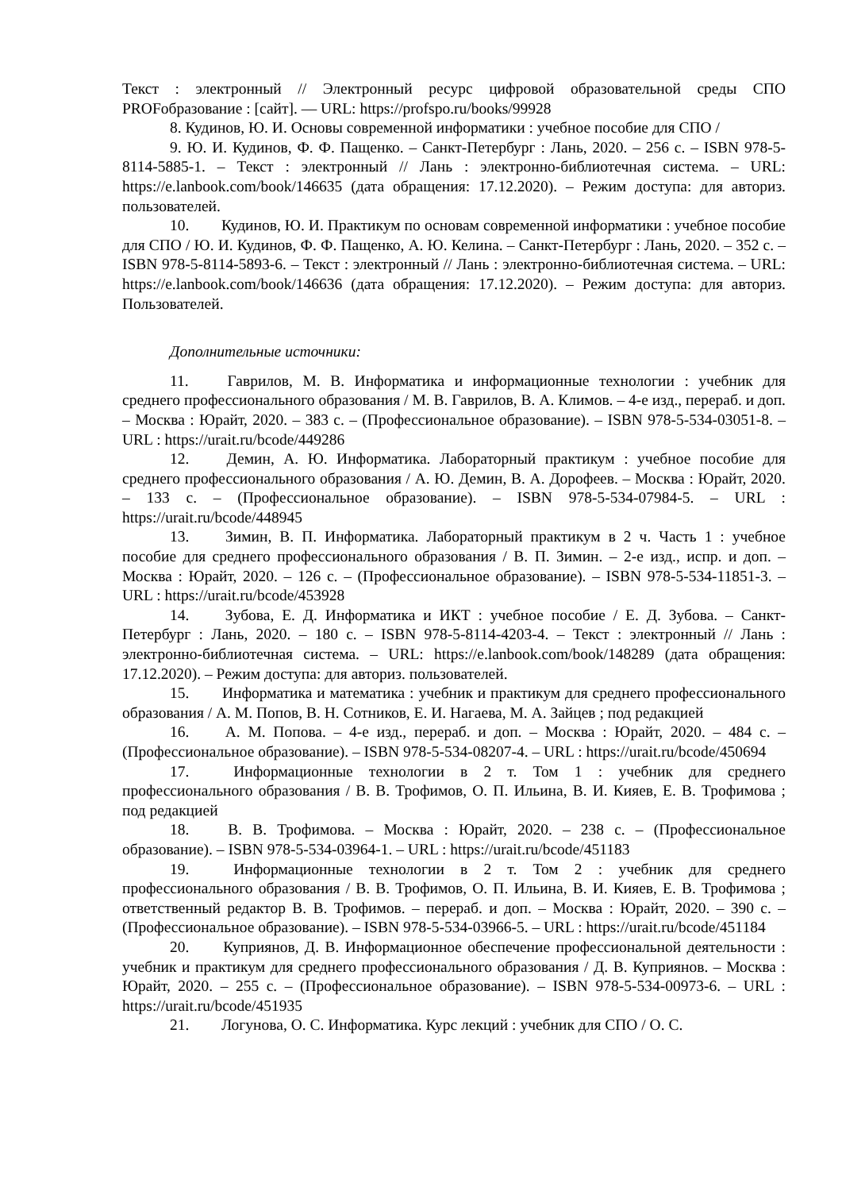Текст : электронный // Электронный ресурс цифровой образовательной среды СПО PROFобразование : [сайт]. — URL: https://profspo.ru/books/99928
8. Кудинов, Ю. И. Основы современной информатики : учебное пособие для СПО /
9. Ю. И. Кудинов, Ф. Ф. Пащенко. – Санкт-Петербург : Лань, 2020. – 256 с. – ISBN 978-5-8114-5885-1. – Текст : электронный // Лань : электронно-библиотечная система. – URL: https://e.lanbook.com/book/146635 (дата обращения: 17.12.2020). – Режим доступа: для авториз. пользователей.
10. Кудинов, Ю. И. Практикум по основам современной информатики : учебное пособие для СПО / Ю. И. Кудинов, Ф. Ф. Пащенко, А. Ю. Келина. – Санкт-Петербург : Лань, 2020. – 352 с. – ISBN 978-5-8114-5893-6. – Текст : электронный // Лань : электронно-библиотечная система. – URL: https://e.lanbook.com/book/146636 (дата обращения: 17.12.2020). – Режим доступа: для авториз. Пользователей.
Дополнительные источники:
11. Гаврилов, М. В. Информатика и информационные технологии : учебник для среднего профессионального образования / М. В. Гаврилов, В. А. Климов. – 4-е изд., перераб. и доп. – Москва : Юрайт, 2020. – 383 с. – (Профессиональное образование). – ISBN 978-5-534-03051-8. – URL : https://urait.ru/bcode/449286
12. Демин, А. Ю. Информатика. Лабораторный практикум : учебное пособие для среднего профессионального образования / А. Ю. Демин, В. А. Дорофеев. – Москва : Юрайт, 2020. – 133 с. – (Профессиональное образование). – ISBN 978-5-534-07984-5. – URL : https://urait.ru/bcode/448945
13. Зимин, В. П. Информатика. Лабораторный практикум в 2 ч. Часть 1 : учебное пособие для среднего профессионального образования / В. П. Зимин. – 2-е изд., испр. и доп. – Москва : Юрайт, 2020. – 126 с. – (Профессиональное образование). – ISBN 978-5-534-11851-3. – URL : https://urait.ru/bcode/453928
14. Зубова, Е. Д. Информатика и ИКТ : учебное пособие / Е. Д. Зубова. – Санкт-Петербург : Лань, 2020. – 180 с. – ISBN 978-5-8114-4203-4. – Текст : электронный // Лань : электронно-библиотечная система. – URL: https://e.lanbook.com/book/148289 (дата обращения: 17.12.2020). – Режим доступа: для авториз. пользователей.
15. Информатика и математика : учебник и практикум для среднего профессионального образования / А. М. Попов, В. Н. Сотников, Е. И. Нагаева, М. А. Зайцев ; под редакцией
16. А. М. Попова. – 4-е изд., перераб. и доп. – Москва : Юрайт, 2020. – 484 с. – (Профессиональное образование). – ISBN 978-5-534-08207-4. – URL : https://urait.ru/bcode/450694
17. Информационные технологии в 2 т. Том 1 : учебник для среднего профессионального образования / В. В. Трофимов, О. П. Ильина, В. И. Кияев, Е. В. Трофимова ; под редакцией
18. В. В. Трофимова. – Москва : Юрайт, 2020. – 238 с. – (Профессиональное образование). – ISBN 978-5-534-03964-1. – URL : https://urait.ru/bcode/451183
19. Информационные технологии в 2 т. Том 2 : учебник для среднего профессионального образования / В. В. Трофимов, О. П. Ильина, В. И. Кияев, Е. В. Трофимова ; ответственный редактор В. В. Трофимов. – перераб. и доп. – Москва : Юрайт, 2020. – 390 с. – (Профессиональное образование). – ISBN 978-5-534-03966-5. – URL : https://urait.ru/bcode/451184
20. Куприянов, Д. В. Информационное обеспечение профессиональной деятельности : учебник и практикум для среднего профессионального образования / Д. В. Куприянов. – Москва : Юрайт, 2020. – 255 с. – (Профессиональное образование). – ISBN 978-5-534-00973-6. – URL : https://urait.ru/bcode/451935
21. Логунова, О. С. Информатика. Курс лекций : учебник для СПО / О. С.